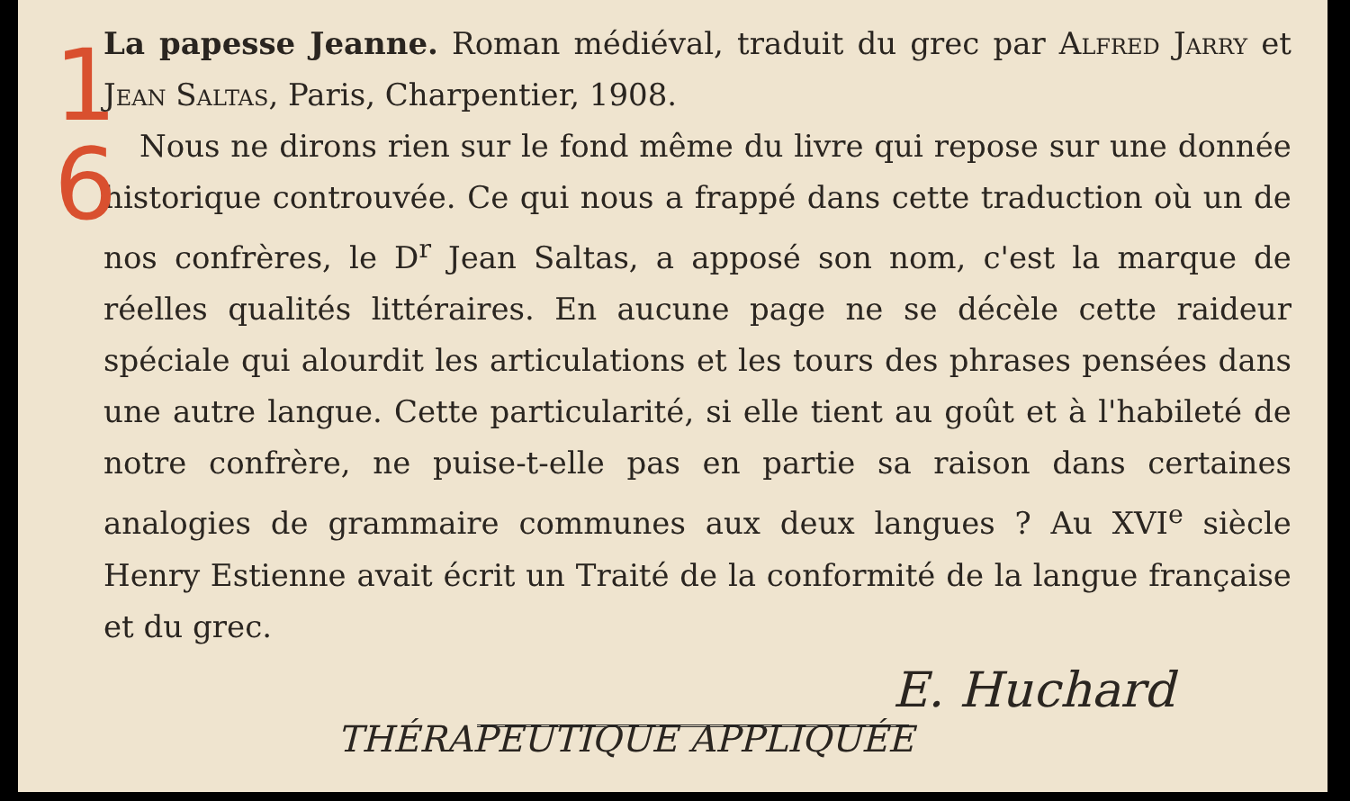1
6
La papesse Jeanne. Roman médiéval, traduit du grec par Alfred Jarry et Jean Saltas, Paris, Charpentier, 1908.
Nous ne dirons rien sur le fond même du livre qui repose sur une donnée historique controuvée. Ce qui nous a frappé dans cette traduction où un de nos confrères, le D<sup>r</sup> Jean Saltas, a apposé son nom, c'est la marque de réelles qualités littéraires. En aucune page ne se décèle cette raideur spéciale qui alourdit les articulations et les tours des phrases pensées dans une autre langue. Cette particularité, si elle tient au goût et à l'habileté de notre confrère, ne puise-t-elle pas en partie sa raison dans certaines analogies de grammaire communes aux deux langues ? Au XVI<sup>e</sup> siècle Henry Estienne avait écrit un Traité de la conformité de la langue française et du grec.
E. Huchard
THÉRAPEUTIQUE APPLIQUÉE